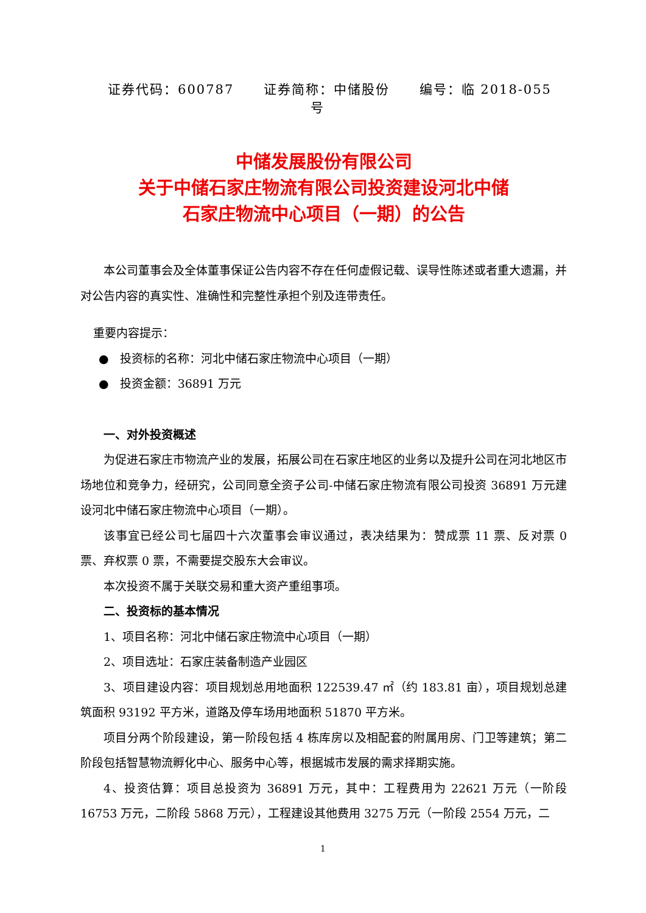证券代码：600787 证券简称：中储股份 编号：临 2018-055 号
中储发展股份有限公司
关于中储石家庄物流有限公司投资建设河北中储
石家庄物流中心项目（一期）的公告
本公司董事会及全体董事保证公告内容不存在任何虚假记载、误导性陈述或者重大遗漏，并对公告内容的真实性、准确性和完整性承担个别及连带责任。
重要内容提示：
● 投资标的名称：河北中储石家庄物流中心项目（一期）
● 投资金额：36891 万元
一、对外投资概述
为促进石家庄市物流产业的发展，拓展公司在石家庄地区的业务以及提升公司在河北地区市场地位和竞争力，经研究，公司同意全资子公司-中储石家庄物流有限公司投资 36891 万元建设河北中储石家庄物流中心项目（一期）。
该事宜已经公司七届四十六次董事会审议通过，表决结果为：赞成票 11 票、反对票 0 票、弃权票 0 票，不需要提交股东大会审议。
本次投资不属于关联交易和重大资产重组事项。
二、投资标的基本情况
1、项目名称：河北中储石家庄物流中心项目（一期）
2、项目选址：石家庄装备制造产业园区
3、项目建设内容：项目规划总用地面积 122539.47 ㎡（约 183.81 亩），项目规划总建筑面积 93192 平方米，道路及停车场用地面积 51870 平方米。
项目分两个阶段建设，第一阶段包括 4 栋库房以及相配套的附属用房、门卫等建筑；第二阶段包括智慧物流孵化中心、服务中心等，根据城市发展的需求择期实施。
4、投资估算：项目总投资为 36891 万元，其中：工程费用为 22621 万元（一阶段 16753 万元，二阶段 5868 万元），工程建设其他费用 3275 万元（一阶段 2554 万元，二
1